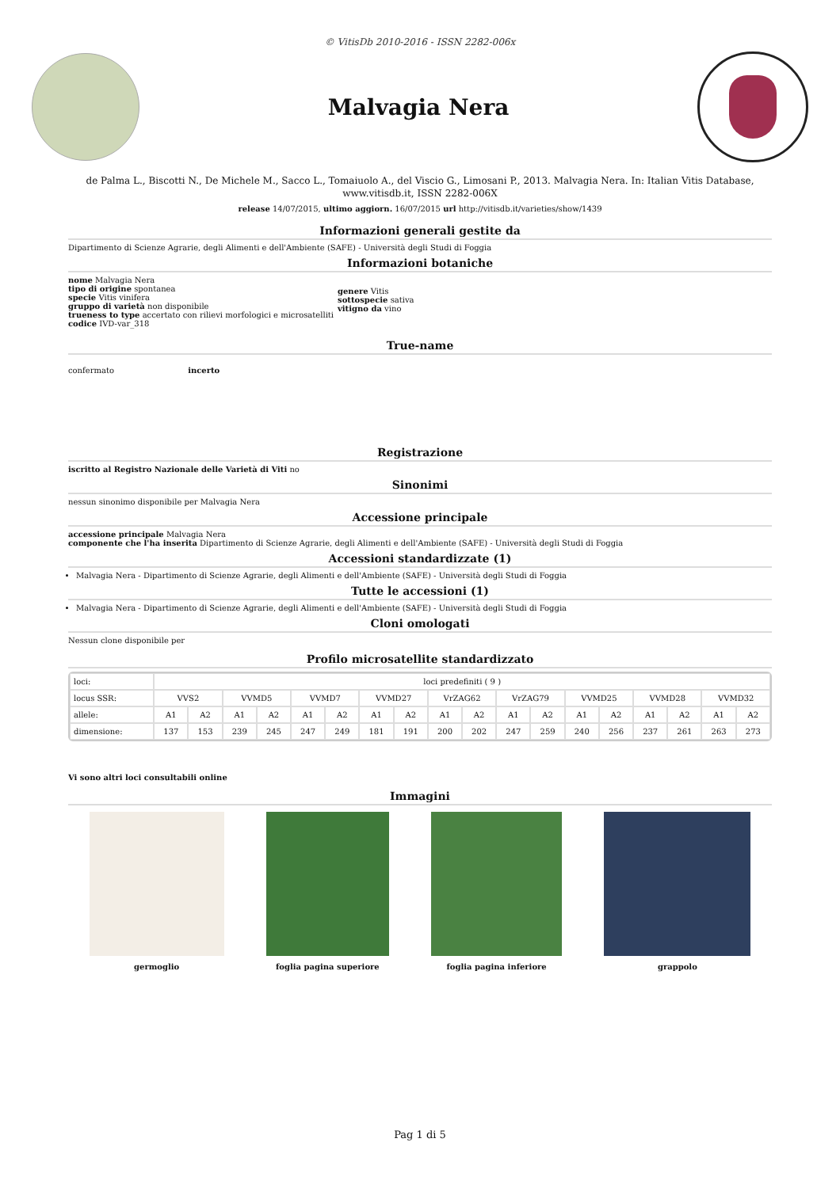© VitisDb 2010-2016 - ISSN 2282-006x
Malvagia Nera
de Palma L., Biscotti N., De Michele M., Sacco L., Tomaiuolo A., del Viscio G., Limosani P., 2013. Malvagia Nera. In: Italian Vitis Database, www.vitisdb.it, ISSN 2282-006X
release 14/07/2015, ultimo aggiorn. 16/07/2015 url http://vitisdb.it/varieties/show/1439
Informazioni generali gestite da
Dipartimento di Scienze Agrarie, degli Alimenti e dell'Ambiente (SAFE) - Università degli Studi di Foggia
Informazioni botaniche
nome Malvagia Nera
tipo di origine spontanea
specie Vitis vinifera
gruppo di varietà non disponibile
trueness to type accertato con rilievi morfologici e microsatelliti
codice IVD-var_318
genere Vitis
sottospecie sativa
vitigno da vino
True-name
confermato incerto
Registrazione
iscritto al Registro Nazionale delle Varietà di Viti no
Sinonimi
nessun sinonimo disponibile per Malvagia Nera
Accessione principale
accessione principale Malvagia Nera
componente che l'ha inserita Dipartimento di Scienze Agrarie, degli Alimenti e dell'Ambiente (SAFE) - Università degli Studi di Foggia
Accessioni standardizzate (1)
Malvagia Nera - Dipartimento di Scienze Agrarie, degli Alimenti e dell'Ambiente (SAFE) - Università degli Studi di Foggia
Tutte le accessioni (1)
Malvagia Nera - Dipartimento di Scienze Agrarie, degli Alimenti e dell'Ambiente (SAFE) - Università degli Studi di Foggia
Cloni omologati
Nessun clone disponibile per
Profilo microsatellite standardizzato
| loci: | loci predefiniti ( 9 ) | | | | | | | | | | | | | | | | | |
| locus SSR: | VVS2 | | VVMD5 | | VVMD7 | | VVMD27 | | VrZAG62 | | VrZAG79 | | VVMD25 | | VVMD28 | | VVMD32 | |
| allele: | A1 | A2 | A1 | A2 | A1 | A2 | A1 | A2 | A1 | A2 | A1 | A2 | A1 | A2 | A1 | A2 | A1 | A2 |
| dimensione: | 137 | 153 | 239 | 245 | 247 | 249 | 181 | 191 | 200 | 202 | 247 | 259 | 240 | 256 | 237 | 261 | 263 | 273 |
Vi sono altri loci consultabili online
Immagini
germoglio foglia pagina superiore foglia pagina inferiore grappolo
Pag 1 di 5